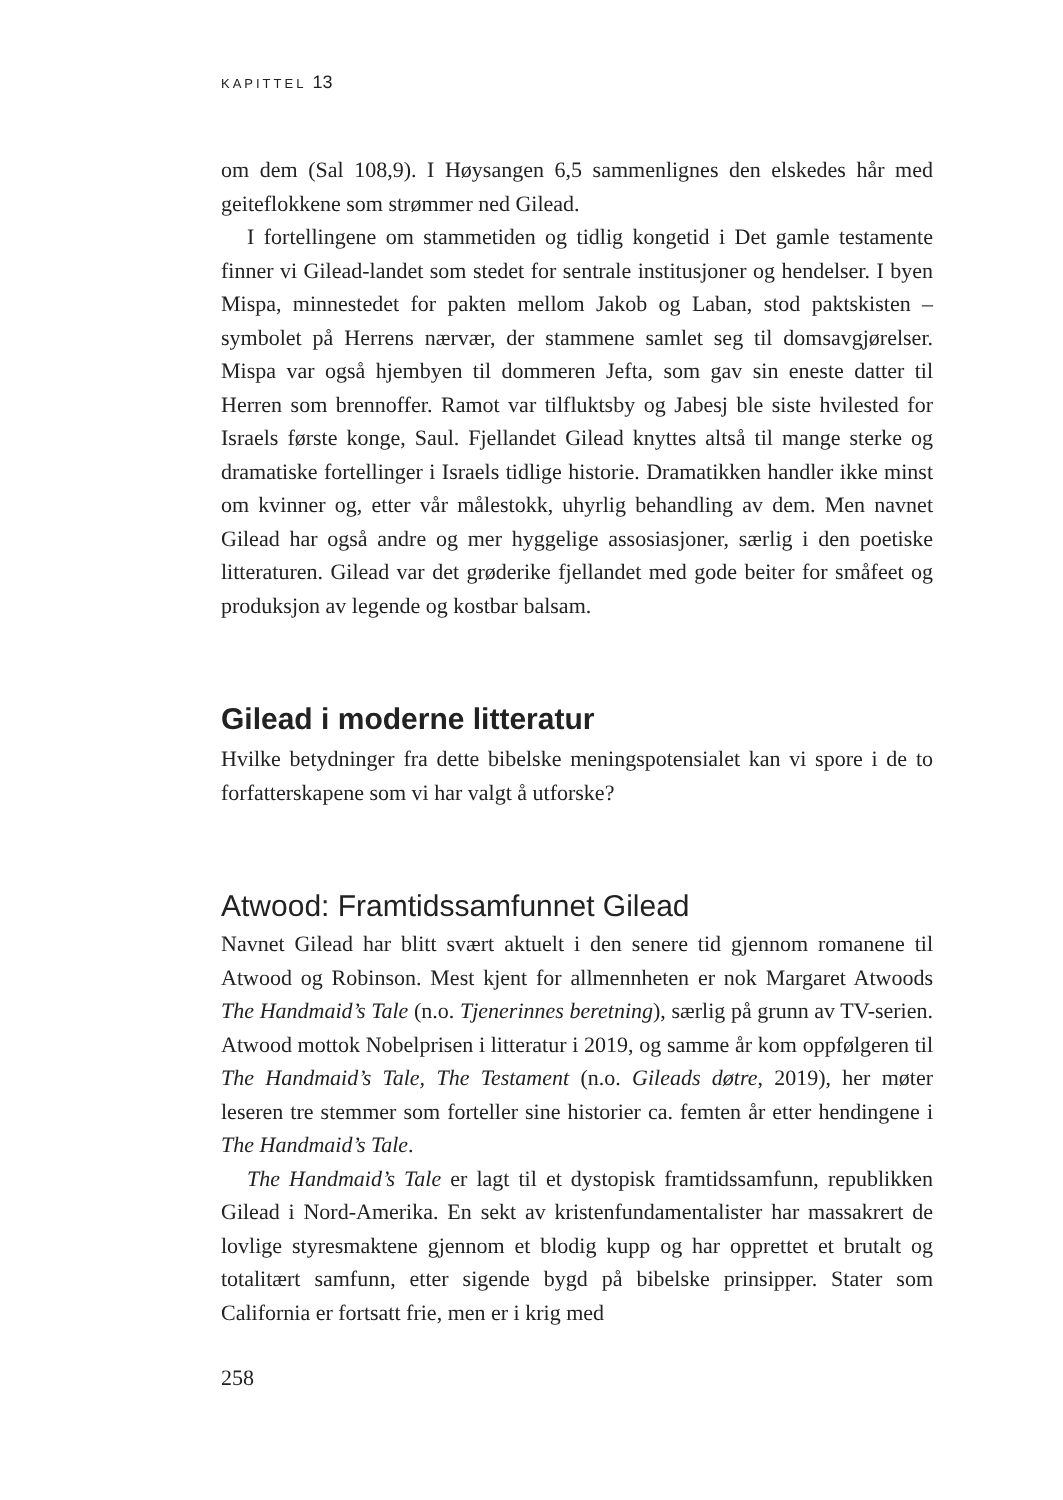KAPITTEL 13
om dem (Sal 108,9). I Høysangen 6,5 sammenlignes den elskedes hår med geiteflokkene som strømmer ned Gilead.
I fortellingene om stammetiden og tidlig kongetid i Det gamle testamente finner vi Gilead-landet som stedet for sentrale institusjoner og hendelser. I byen Mispa, minnestedet for pakten mellom Jakob og Laban, stod paktskisten – symbolet på Herrens nærvær, der stammene samlet seg til domsavgjørelser. Mispa var også hjembyen til dommeren Jefta, som gav sin eneste datter til Herren som brennoffer. Ramot var tilfluktsby og Jabesj ble siste hvilested for Israels første konge, Saul. Fjellandet Gilead knyttes altså til mange sterke og dramatiske fortellinger i Israels tidlige historie. Dramatikken handler ikke minst om kvinner og, etter vår målestokk, uhyrlig behandling av dem. Men navnet Gilead har også andre og mer hyggelige assosiasjoner, særlig i den poetiske litteraturen. Gilead var det grøderike fjellandet med gode beiter for småfeet og produksjon av legende og kostbar balsam.
Gilead i moderne litteratur
Hvilke betydninger fra dette bibelske meningspotensialet kan vi spore i de to forfatterskapene som vi har valgt å utforske?
Atwood: Framtidssamfunnet Gilead
Navnet Gilead har blitt svært aktuelt i den senere tid gjennom romanene til Atwood og Robinson. Mest kjent for allmennheten er nok Margaret Atwoods The Handmaid’s Tale (n.o. Tjenerinnes beretning), særlig på grunn av TV-serien. Atwood mottok Nobelprisen i litteratur i 2019, og samme år kom oppfølgeren til The Handmaid’s Tale, The Testament (n.o. Gileads døtre, 2019), her møter leseren tre stemmer som forteller sine historier ca. femten år etter hendingene i The Handmaid’s Tale.
The Handmaid’s Tale er lagt til et dystopisk framtidssamfunn, republikken Gilead i Nord-Amerika. En sekt av kristenfundamentalister har massakrert de lovlige styresmaktene gjennom et blodig kupp og har opprettet et brutalt og totalitært samfunn, etter sigende bygd på bibelske prinsipper. Stater som California er fortsatt frie, men er i krig med
258